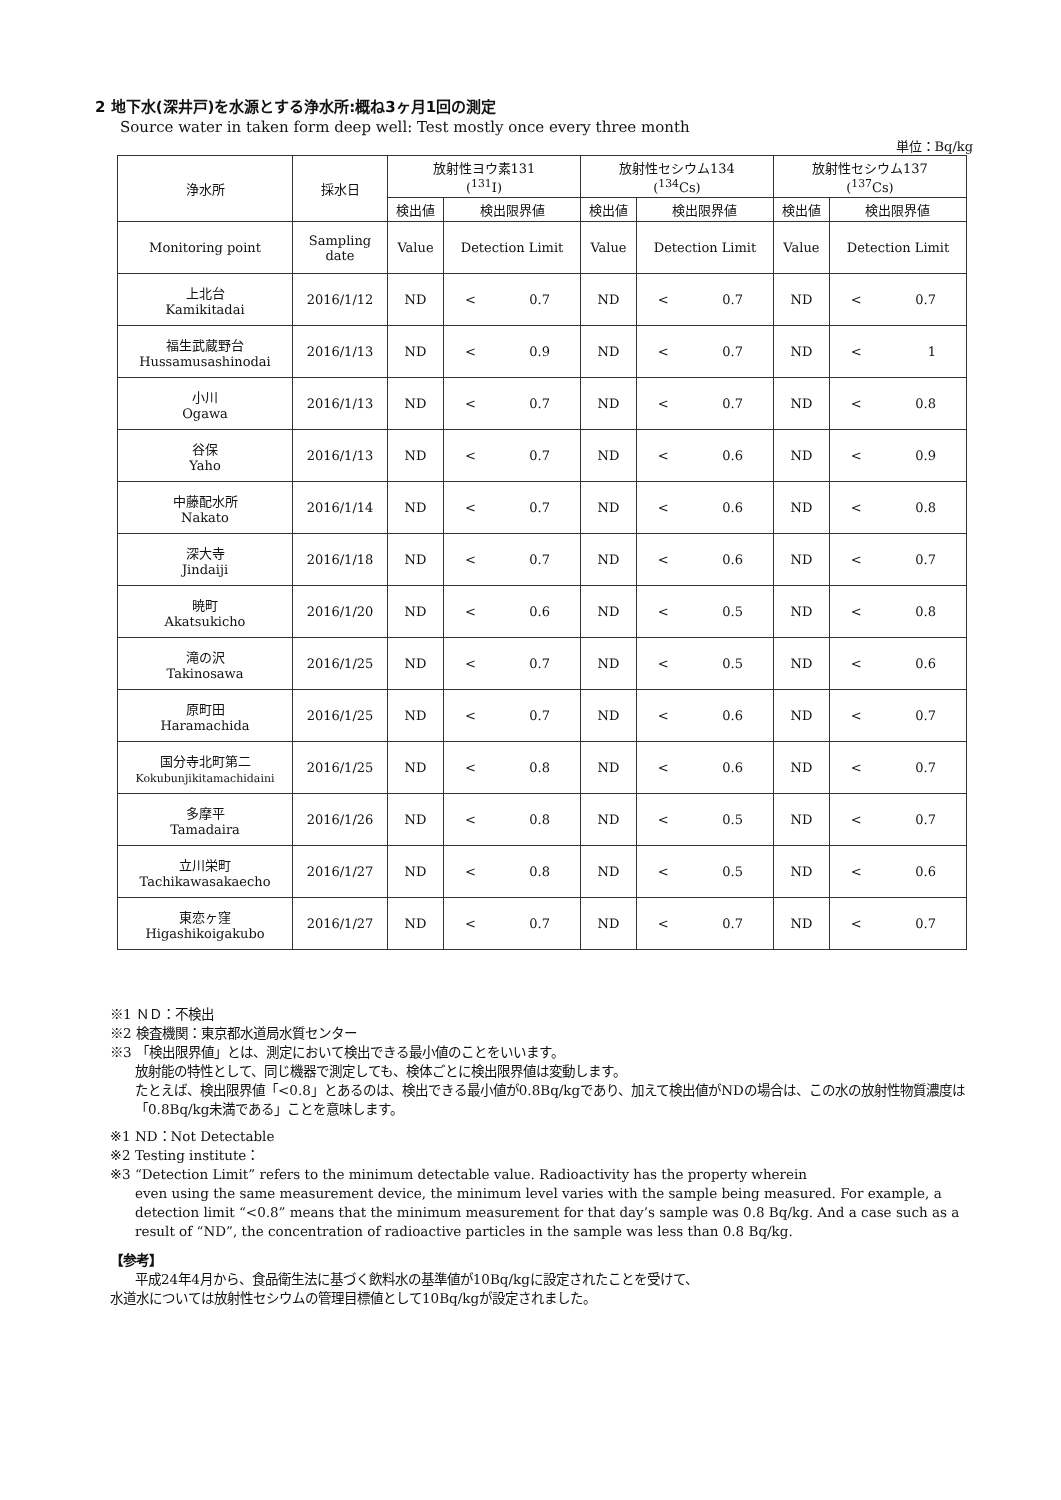2 地下水(深井戸)を水源とする浄水所:概ね3ヶ月1回の測定
Source water in taken form deep well: Test mostly once every three month
単位：Bq/kg
| 浄水所 | 採水日 | 放射性ヨウ素131 (<sup>131</sup>I) | | | 放射性セシウム134 (<sup>134</sup>Cs) | | | 放射性セシウム137 (<sup>137</sup>Cs) | | |
| --- | --- | --- | --- | --- | --- | --- | --- | --- | --- | --- |
| | | 検出値 | 検出限界値 | | 検出値 | 検出限界値 | | 検出値 | 検出限界値 | |
| Monitoring point | Sampling date | Value | Detection Limit | | Value | Detection Limit | | Value | Detection Limit | |
| 上北台 Kamikitadai | 2016/1/12 | ND | < | 0.7 | ND | < | 0.7 | ND | < | 0.7 |
| 福生武蔵野台 Hussamusashinodai | 2016/1/13 | ND | < | 0.9 | ND | < | 0.7 | ND | < | 1 |
| 小川 Ogawa | 2016/1/13 | ND | < | 0.7 | ND | < | 0.7 | ND | < | 0.8 |
| 谷保 Yaho | 2016/1/13 | ND | < | 0.7 | ND | < | 0.6 | ND | < | 0.9 |
| 中藤配水所 Nakato | 2016/1/14 | ND | < | 0.7 | ND | < | 0.6 | ND | < | 0.8 |
| 深大寺 Jindaiji | 2016/1/18 | ND | < | 0.7 | ND | < | 0.6 | ND | < | 0.7 |
| 暁町 Akatsukicho | 2016/1/20 | ND | < | 0.6 | ND | < | 0.5 | ND | < | 0.8 |
| 滝の沢 Takinosawa | 2016/1/25 | ND | < | 0.7 | ND | < | 0.5 | ND | < | 0.6 |
| 原町田 Haramachida | 2016/1/25 | ND | < | 0.7 | ND | < | 0.6 | ND | < | 0.7 |
| 国分寺北町第二 Kokubunjikitamachidaini | 2016/1/25 | ND | < | 0.8 | ND | < | 0.6 | ND | < | 0.7 |
| 多摩平 Tamadaira | 2016/1/26 | ND | < | 0.8 | ND | < | 0.5 | ND | < | 0.7 |
| 立川栄町 Tachikawasakaecho | 2016/1/27 | ND | < | 0.8 | ND | < | 0.5 | ND | < | 0.6 |
| 東恋ヶ窪 Higashikoigakubo | 2016/1/27 | ND | < | 0.7 | ND | < | 0.7 | ND | < | 0.7 |
※1 ＮＤ：不検出
※2 検査機関：東京都水道局水質センター
※3 「検出限界値」とは、測定において検出できる最小値のことをいいます。
放射能の特性として、同じ機器で測定しても、検体ごとに検出限界値は変動します。
たとえば、検出限界値「<0.8」とあるのは、検出できる最小値が0.8Bq/kgであり、加えて検出値がNDの場合は、この水の放射性物質濃度は「0.8Bq/kg未満である」ことを意味します。
※1 ND：Not Detectable
※2 Testing institute：
※3 “Detection Limit” refers to the minimum detectable value. Radioactivity has the property wherein
even using the same measurement device, the minimum level varies with the sample being measured. For example, a detection limit “<0.8” means that the minimum measurement for that day’s sample was 0.8 Bq/kg. And a case such as a result of “ND”, the concentration of radioactive particles in the sample was less than 0.8 Bq/kg.
【参考】
平成24年4月から、食品衛生法に基づく飲料水の基準値が10Bq/kgに設定されたことを受けて、
水道水については放射性セシウムの管理目標値として10Bq/kgが設定されました。